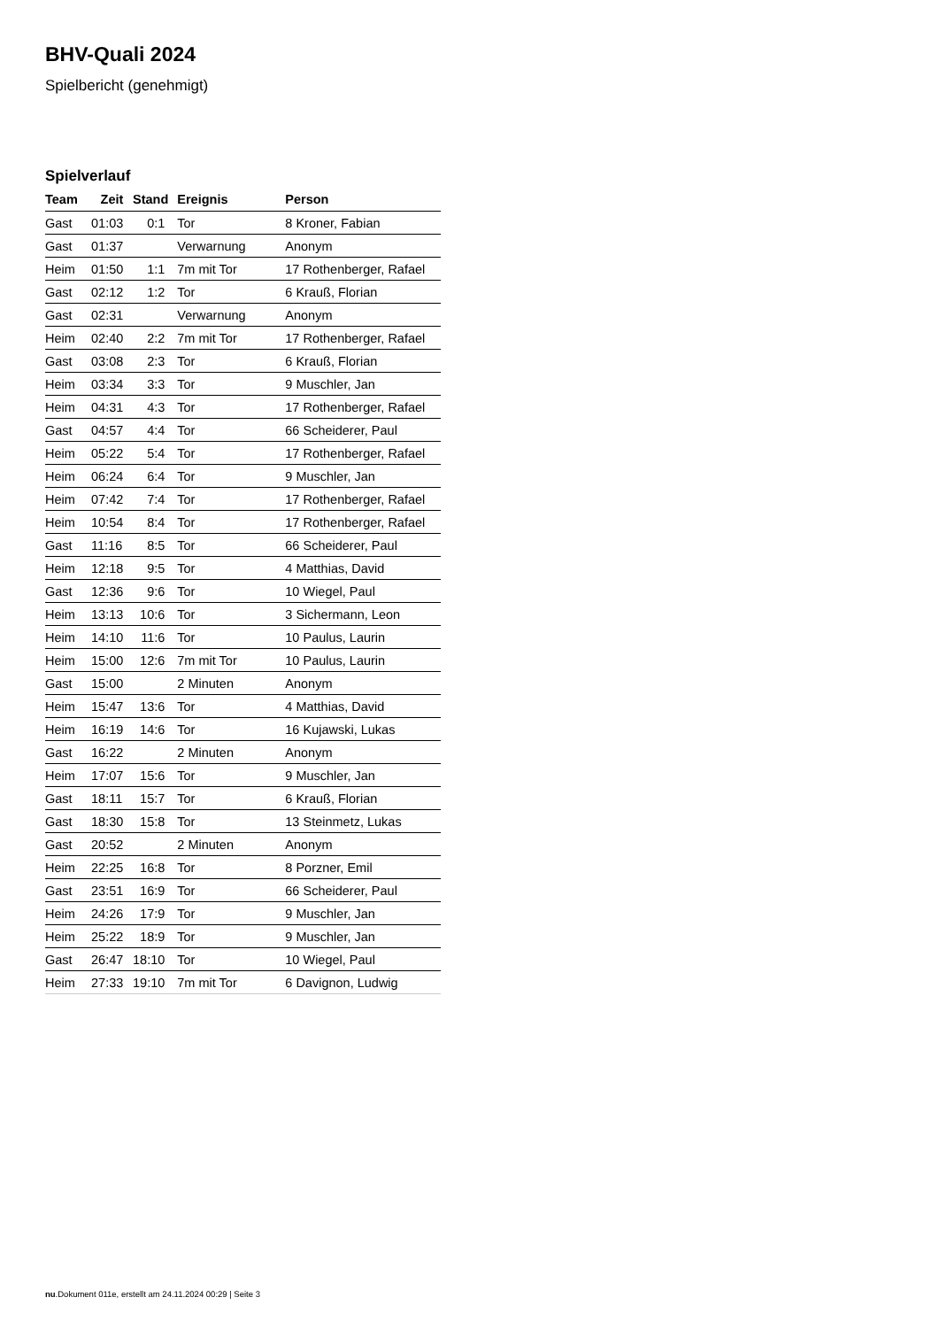BHV-Quali 2024
Spielbericht (genehmigt)
Spielverlauf
| Team | Zeit | Stand | Ereignis | Person |
| --- | --- | --- | --- | --- |
| Gast | 01:03 | 0:1 | Tor | 8 Kroner, Fabian |
| Gast | 01:37 | | Verwarnung | Anonym |
| Heim | 01:50 | 1:1 | 7m mit Tor | 17 Rothenberger, Rafael |
| Gast | 02:12 | 1:2 | Tor | 6 Krauß, Florian |
| Gast | 02:31 | | Verwarnung | Anonym |
| Heim | 02:40 | 2:2 | 7m mit Tor | 17 Rothenberger, Rafael |
| Gast | 03:08 | 2:3 | Tor | 6 Krauß, Florian |
| Heim | 03:34 | 3:3 | Tor | 9 Muschler, Jan |
| Heim | 04:31 | 4:3 | Tor | 17 Rothenberger, Rafael |
| Gast | 04:57 | 4:4 | Tor | 66 Scheiderer, Paul |
| Heim | 05:22 | 5:4 | Tor | 17 Rothenberger, Rafael |
| Heim | 06:24 | 6:4 | Tor | 9 Muschler, Jan |
| Heim | 07:42 | 7:4 | Tor | 17 Rothenberger, Rafael |
| Heim | 10:54 | 8:4 | Tor | 17 Rothenberger, Rafael |
| Gast | 11:16 | 8:5 | Tor | 66 Scheiderer, Paul |
| Heim | 12:18 | 9:5 | Tor | 4 Matthias, David |
| Gast | 12:36 | 9:6 | Tor | 10 Wiegel, Paul |
| Heim | 13:13 | 10:6 | Tor | 3 Sichermann, Leon |
| Heim | 14:10 | 11:6 | Tor | 10 Paulus, Laurin |
| Heim | 15:00 | 12:6 | 7m mit Tor | 10 Paulus, Laurin |
| Gast | 15:00 | | 2 Minuten | Anonym |
| Heim | 15:47 | 13:6 | Tor | 4 Matthias, David |
| Heim | 16:19 | 14:6 | Tor | 16 Kujawski, Lukas |
| Gast | 16:22 | | 2 Minuten | Anonym |
| Heim | 17:07 | 15:6 | Tor | 9 Muschler, Jan |
| Gast | 18:11 | 15:7 | Tor | 6 Krauß, Florian |
| Gast | 18:30 | 15:8 | Tor | 13 Steinmetz, Lukas |
| Gast | 20:52 | | 2 Minuten | Anonym |
| Heim | 22:25 | 16:8 | Tor | 8 Porzner, Emil |
| Gast | 23:51 | 16:9 | Tor | 66 Scheiderer, Paul |
| Heim | 24:26 | 17:9 | Tor | 9 Muschler, Jan |
| Heim | 25:22 | 18:9 | Tor | 9 Muschler, Jan |
| Gast | 26:47 | 18:10 | Tor | 10 Wiegel, Paul |
| Heim | 27:33 | 19:10 | 7m mit Tor | 6 Davignon, Ludwig |
nu.Dokument 011e, erstellt am 24.11.2024 00:29 | Seite 3